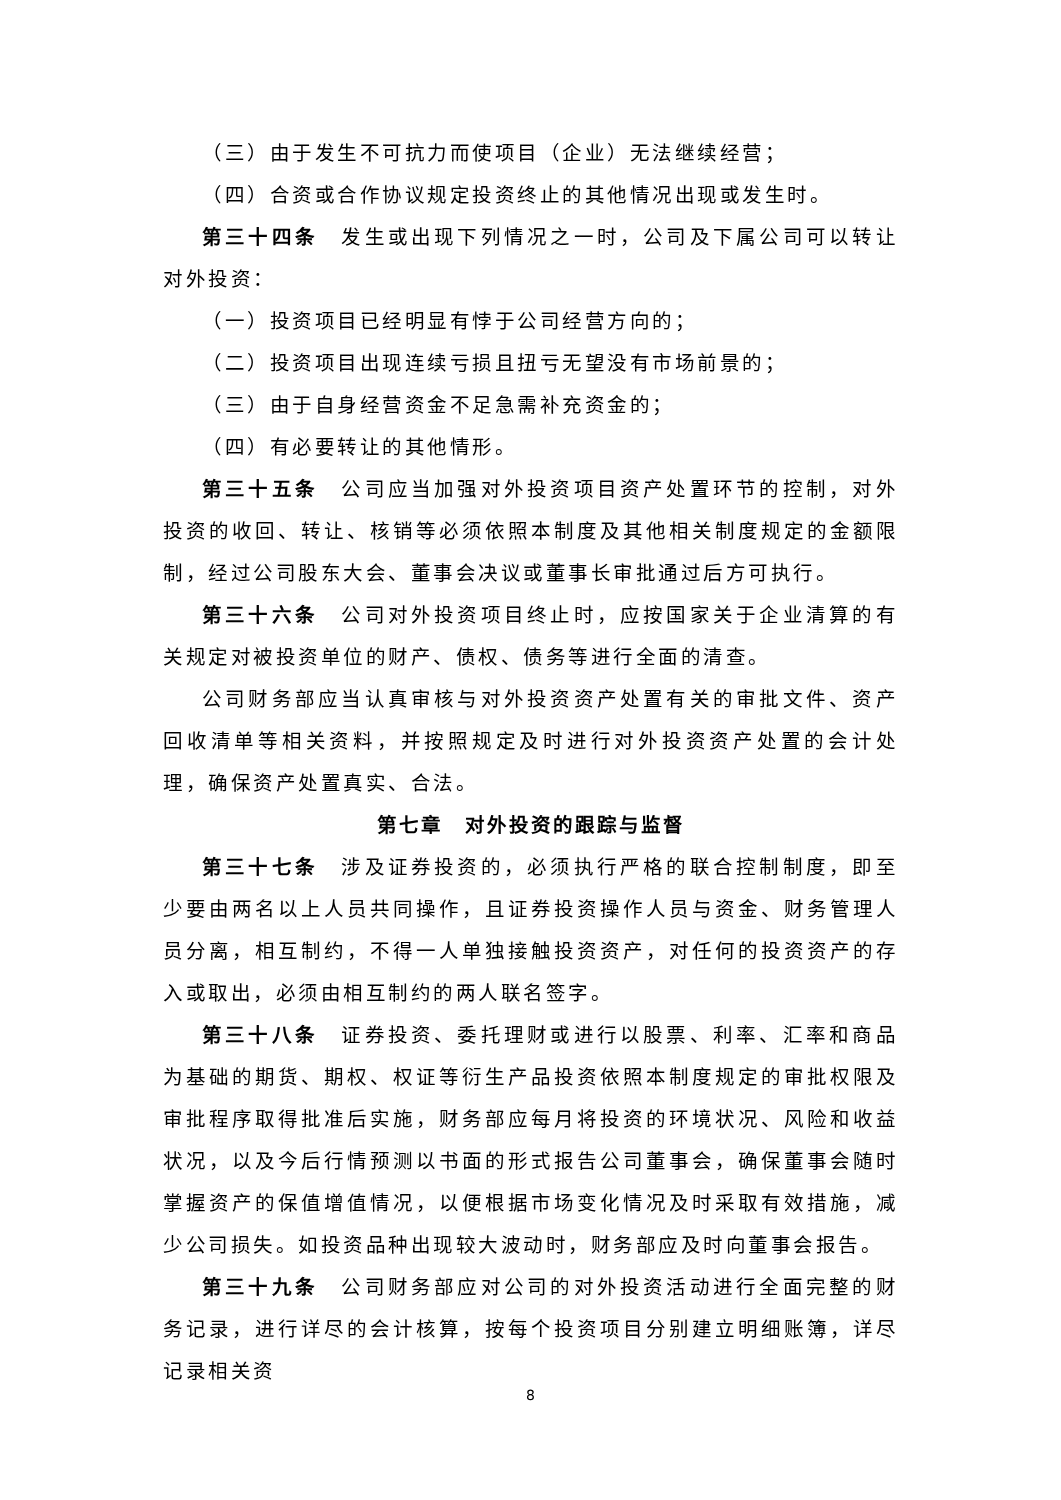（三）由于发生不可抗力而使项目（企业）无法继续经营；
（四）合资或合作协议规定投资终止的其他情况出现或发生时。
第三十四条　发生或出现下列情况之一时，公司及下属公司可以转让对外投资：
（一）投资项目已经明显有悖于公司经营方向的；
（二）投资项目出现连续亏损且扭亏无望没有市场前景的；
（三）由于自身经营资金不足急需补充资金的；
（四）有必要转让的其他情形。
第三十五条　公司应当加强对外投资项目资产处置环节的控制，对外投资的收回、转让、核销等必须依照本制度及其他相关制度规定的金额限制，经过公司股东大会、董事会决议或董事长审批通过后方可执行。
第三十六条　公司对外投资项目终止时，应按国家关于企业清算的有关规定对被投资单位的财产、债权、债务等进行全面的清查。
公司财务部应当认真审核与对外投资资产处置有关的审批文件、资产回收清单等相关资料，并按照规定及时进行对外投资资产处置的会计处理，确保资产处置真实、合法。
第七章　对外投资的跟踪与监督
第三十七条　涉及证券投资的，必须执行严格的联合控制制度，即至少要由两名以上人员共同操作，且证券投资操作人员与资金、财务管理人员分离，相互制约，不得一人单独接触投资资产，对任何的投资资产的存入或取出，必须由相互制约的两人联名签字。
第三十八条　证券投资、委托理财或进行以股票、利率、汇率和商品为基础的期货、期权、权证等衍生产品投资依照本制度规定的审批权限及审批程序取得批准后实施，财务部应每月将投资的环境状况、风险和收益状况，以及今后行情预测以书面的形式报告公司董事会，确保董事会随时掌握资产的保值增值情况，以便根据市场变化情况及时采取有效措施，减少公司损失。如投资品种出现较大波动时，财务部应及时向董事会报告。
第三十九条　公司财务部应对公司的对外投资活动进行全面完整的财务记录，进行详尽的会计核算，按每个投资项目分别建立明细账簿，详尽记录相关资
8